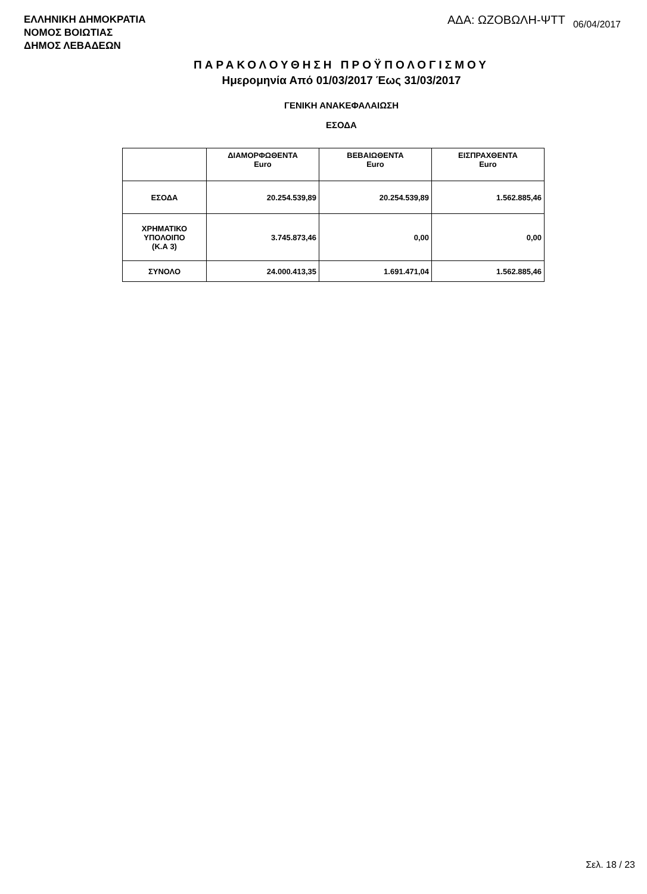ΕΛΛΗΝΙΚΗ ΔΗΜΟΚΡΑΤΙΑ
ΝΟΜΟΣ ΒΟΙΩΤΙΑΣ
ΔΗΜΟΣ ΛΕΒΑΔΕΩΝ
ΑΔΑ: ΩΖΟΒΩΛΗ-ΨΤΤ 06/04/2017
ΠΑΡΑΚΟΛΟΥΘΗΣΗ ΠΡΟΫΠΟΛΟΓΙΣΜΟΥ
Ημερομηνία Από 01/03/2017 Έως 31/03/2017
ΓΕΝΙΚΗ ΑΝΑΚΕΦΑΛΑΙΩΣΗ
ΕΣΟΔΑ
| | ΔΙΑΜΟΡΦΩΘΕΝΤΑ Euro | ΒΕΒΑΙΩΘΕΝΤΑ Euro | ΕΙΣΠΡΑΧΘΕΝΤΑ Euro |
| --- | --- | --- | --- |
| ΕΣΟΔΑ | 20.254.539,89 | 20.254.539,89 | 1.562.885,46 |
| ΧΡΗΜΑΤΙΚΟ ΥΠΟΛΟΙΠΟ (Κ.Α 3) | 3.745.873,46 | 0,00 | 0,00 |
| ΣΥΝΟΛΟ | 24.000.413,35 | 1.691.471,04 | 1.562.885,46 |
Σελ. 18 / 23